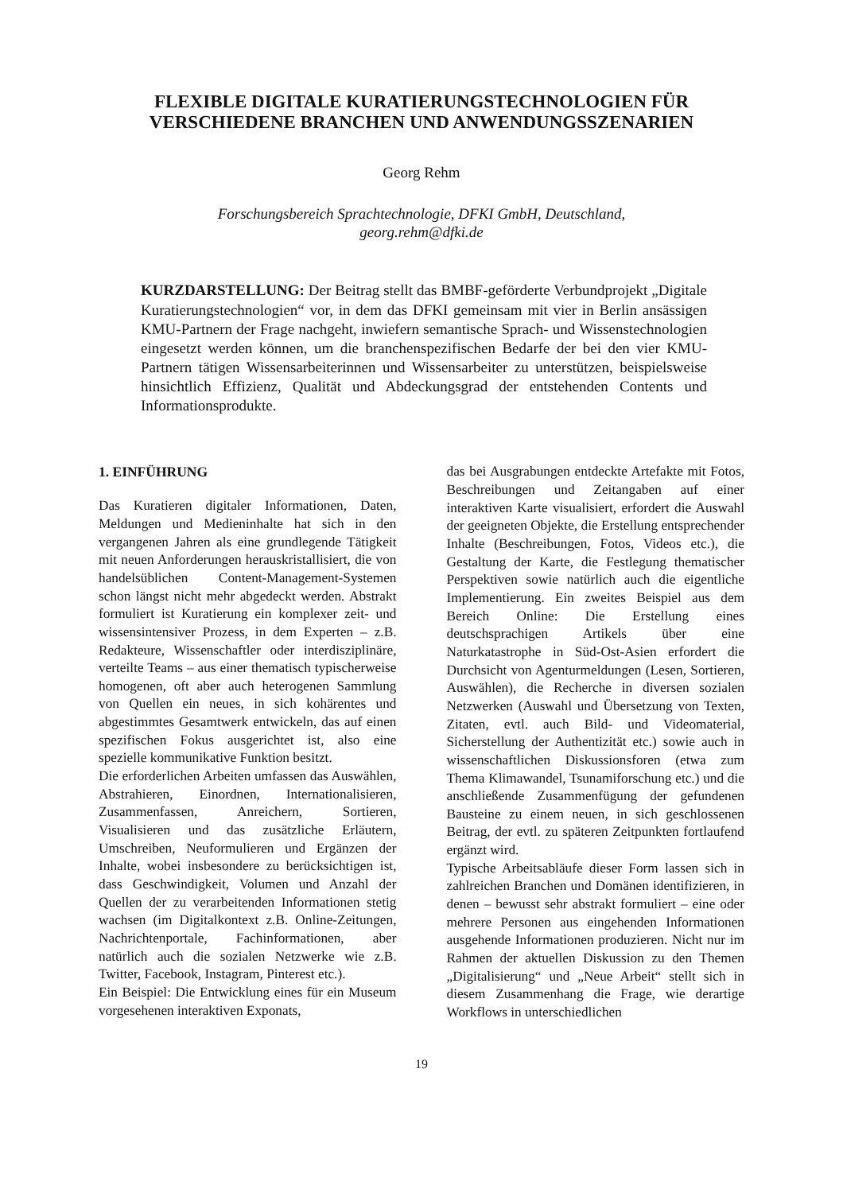FLEXIBLE DIGITALE KURATIERUNGSTECHNOLOGIEN FÜR VERSCHIEDENE BRANCHEN UND ANWENDUNGSSZENARIEN
Georg Rehm
Forschungsbereich Sprachtechnologie, DFKI GmbH, Deutschland,
georg.rehm@dfki.de
KURZDARSTELLUNG: Der Beitrag stellt das BMBF-geförderte Verbundprojekt „Digitale Kuratierungstechnologien“ vor, in dem das DFKI gemeinsam mit vier in Berlin ansässigen KMU-Partnern der Frage nachgeht, inwiefern semantische Sprach- und Wissenstechnologien eingesetzt werden können, um die branchenspezifischen Bedarfe der bei den vier KMU-Partnern tätigen Wissensarbeiterinnen und Wissensarbeiter zu unterstützen, beispielsweise hinsichtlich Effizienz, Qualität und Abdeckungsgrad der entstehenden Contents und Informationsprodukte.
1. EINFÜHRUNG
Das Kuratieren digitaler Informationen, Daten, Meldungen und Medieninhalte hat sich in den vergangenen Jahren als eine grundlegende Tätigkeit mit neuen Anforderungen herauskristallisiert, die von handelsüblichen Content-Management-Systemen schon längst nicht mehr abgedeckt werden. Abstrakt formuliert ist Kuratierung ein komplexer zeit- und wissensintensiver Prozess, in dem Experten – z.B. Redakteure, Wissenschaftler oder interdisziplinäre, verteilte Teams – aus einer thematisch typischerweise homogenen, oft aber auch heterogenen Sammlung von Quellen ein neues, in sich kohärentes und abgestimmtes Gesamtwerk entwickeln, das auf einen spezifischen Fokus ausgerichtet ist, also eine spezielle kommunikative Funktion besitzt.
Die erforderlichen Arbeiten umfassen das Auswählen, Abstrahieren, Einordnen, Internationalisieren, Zusammenfassen, Anreichern, Sortieren, Visualisieren und das zusätzliche Erläutern, Umschreiben, Neuformulieren und Ergänzen der Inhalte, wobei insbesondere zu berücksichtigen ist, dass Geschwindigkeit, Volumen und Anzahl der Quellen der zu verarbeitenden Informationen stetig wachsen (im Digitalkontext z.B. Online-Zeitungen, Nachrichtenportale, Fachinformationen, aber natürlich auch die sozialen Netzwerke wie z.B. Twitter, Facebook, Instagram, Pinterest etc.).
Ein Beispiel: Die Entwicklung eines für ein Museum vorgesehenen interaktiven Exponats,
das bei Ausgrabungen entdeckte Artefakte mit Fotos, Beschreibungen und Zeitangaben auf einer interaktiven Karte visualisiert, erfordert die Auswahl der geeigneten Objekte, die Erstellung entsprechender Inhalte (Beschreibungen, Fotos, Videos etc.), die Gestaltung der Karte, die Festlegung thematischer Perspektiven sowie natürlich auch die eigentliche Implementierung. Ein zweites Beispiel aus dem Bereich Online: Die Erstellung eines deutschsprachigen Artikels über eine Naturkatastrophe in Süd-Ost-Asien erfordert die Durchsicht von Agenturmeldungen (Lesen, Sortieren, Auswählen), die Recherche in diversen sozialen Netzwerken (Auswahl und Übersetzung von Texten, Zitaten, evtl. auch Bild- und Videomaterial, Sicherstellung der Authentizität etc.) sowie auch in wissenschaftlichen Diskussionsforen (etwa zum Thema Klimawandel, Tsunamiforschung etc.) und die anschließende Zusammenfügung der gefundenen Bausteine zu einem neuen, in sich geschlossenen Beitrag, der evtl. zu späteren Zeitpunkten fortlaufend ergänzt wird.
Typische Arbeitsabläufe dieser Form lassen sich in zahlreichen Branchen und Domänen identifizieren, in denen – bewusst sehr abstrakt formuliert – eine oder mehrere Personen aus eingehenden Informationen ausgehende Informationen produzieren. Nicht nur im Rahmen der aktuellen Diskussion zu den Themen „Digitalisierung“ und „Neue Arbeit“ stellt sich in diesem Zusammenhang die Frage, wie derartige Workflows in unterschiedlichen
19